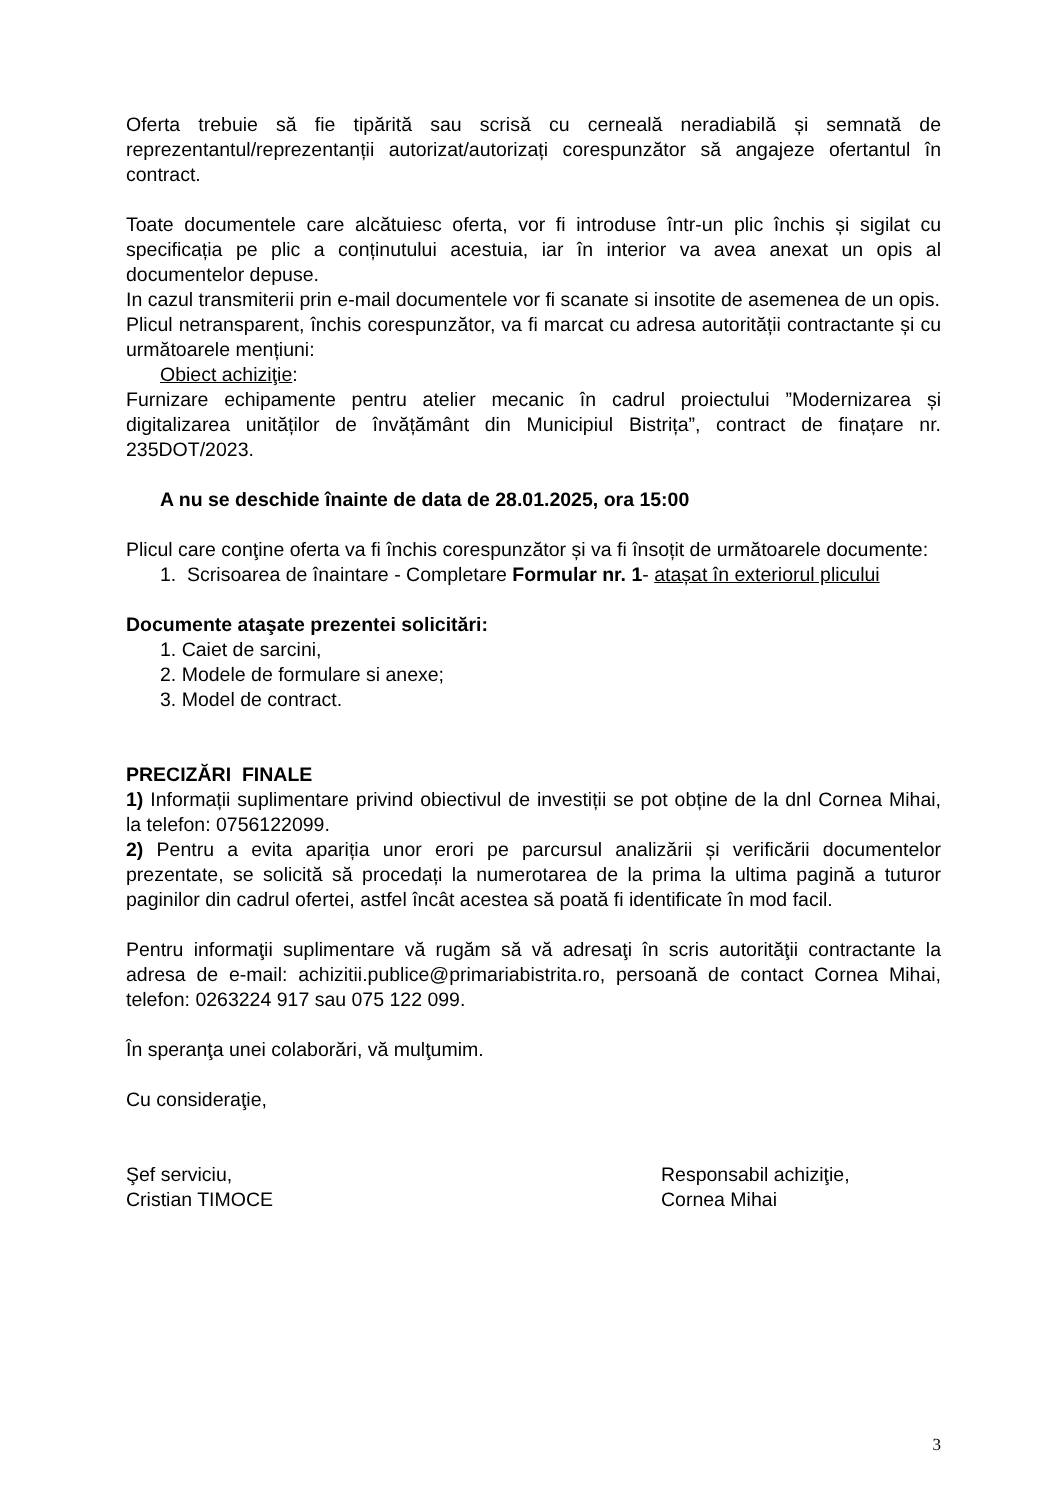Oferta trebuie să fie tipărită sau scrisă cu cerneală neradiabilă și semnată de reprezentantul/reprezentanții autorizat/autorizați corespunzător să angajeze ofertantul în contract.
Toate documentele care alcătuiesc oferta, vor fi introduse într-un plic închis și sigilat cu specificația pe plic a conținutului acestuia, iar în interior va avea anexat un opis al documentelor depuse.
In cazul transmiterii prin e-mail documentele vor fi scanate si insotite de asemenea de un opis.
Plicul netransparent, închis corespunzător, va fi marcat cu adresa autorității contractante și cu următoarele mențiuni:
Obiect achiziţie:
Furnizare echipamente pentru atelier mecanic în cadrul proiectului ”Modernizarea și digitalizarea unităților de învățământ din Municipiul Bistrița”, contract de finațare nr. 235DOT/2023.
A nu se deschide înainte de data de 28.01.2025, ora 15:00
Plicul care conţine oferta va fi închis corespunzător și va fi însoțit de următoarele documente:
1. Scrisoarea de înaintare - Completare Formular nr. 1- atașat în exteriorul plicului
Documente ataşate prezentei solicitări:
1. Caiet de sarcini,
2. Modele de formulare si anexe;
3. Model de contract.
PRECIZĂRI FINALE
1) Informații suplimentare privind obiectivul de investiții se pot obține de la dnl Cornea Mihai, la telefon: 0756122099.
2) Pentru a evita apariția unor erori pe parcursul analizării și verificării documentelor prezentate, se solicită să procedați la numerotarea de la prima la ultima pagină a tuturor paginilor din cadrul ofertei, astfel încât acestea să poată fi identificate în mod facil.
Pentru informaţii suplimentare vă rugăm să vă adresaţi în scris autorităţii contractante la adresa de e-mail: achizitii.publice@primariabistrita.ro, persoană de contact Cornea Mihai, telefon: 0263224 917 sau 075 122 099.
În speranţa unei colaborări, vă mulţumim.
Cu consideraţie,
Şef serviciu,
Cristian TIMOCE
Responsabil achiziţie,
Cornea Mihai
3